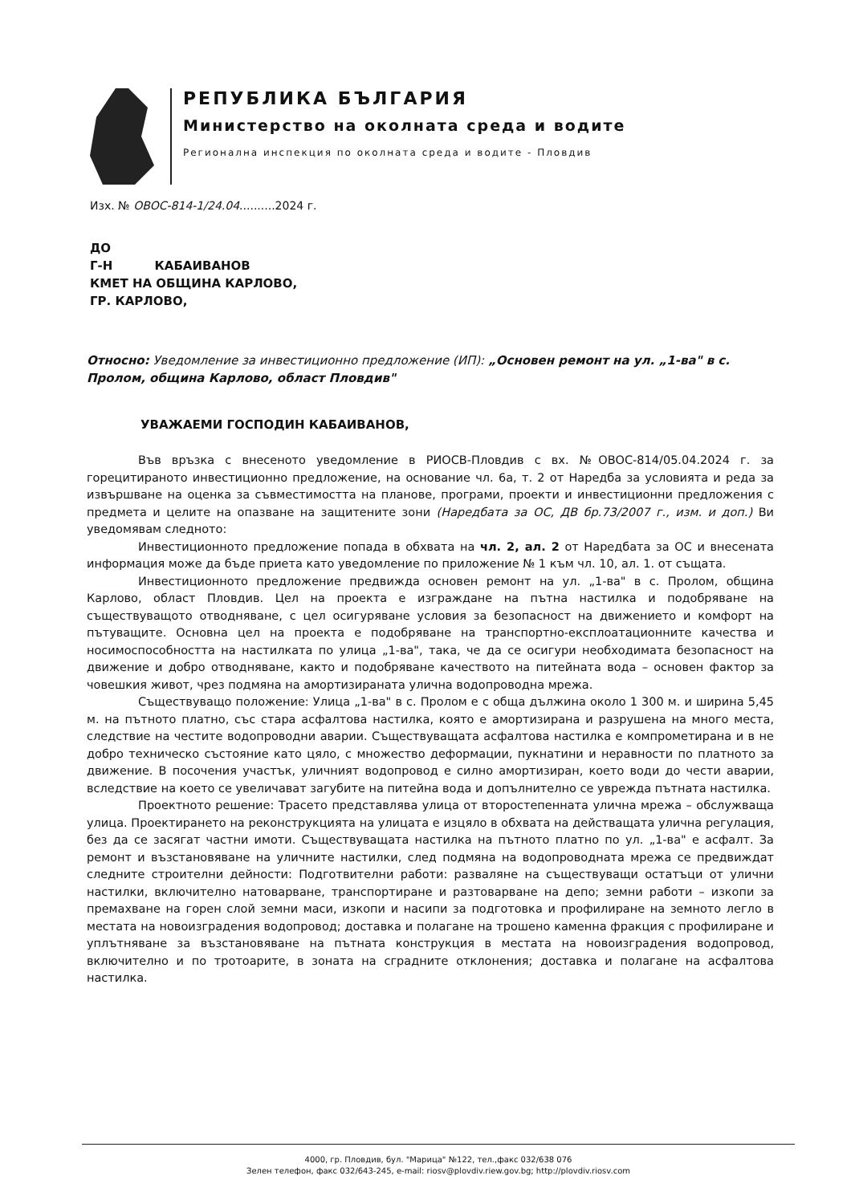РЕПУБЛИКА БЪЛГАРИЯ
Министерство на околната среда и водите
Регионална инспекция по околната среда и водите - Пловдив
Изх. № ОВОС-814-1/24.04..........2024 г.
ДО
Г-Н КАБАИВАНОВ
КМЕТ НА ОБЩИНА КАРЛОВО,
ГР. КАРЛОВО,
Относно: Уведомление за инвестиционно предложение (ИП): „Основен ремонт на ул. „1-ва" в с. Пролом, община Карлово, област Пловдив"
УВАЖАЕМИ ГОСПОДИН КАБАИВАНОВ,
Във връзка с внесеното уведомление в РИОСВ-Пловдив с вх. №ОВОС-814/05.04.2024 г. за горецитираното инвестиционно предложение, на основание чл. 6а, т. 2 от Наредба за условията и реда за извършване на оценка за съвместимостта на планове, програми, проекти и инвестиционни предложения с предмета и целите на опазване на защитените зони (Наредбата за ОС, ДВ бр.73/2007 г., изм. и доп.) Ви уведомявам следното:
Инвестиционното предложение попада в обхвата на чл. 2, ал. 2 от Наредбата за ОС и внесената информация може да бъде приета като уведомление по приложение № 1 към чл. 10, ал. 1. от същата.
Инвестиционното предложение предвижда основен ремонт на ул. „1-ва" в с. Пролом, община Карлово, област Пловдив. Цел на проекта е изграждане на пътна настилка и подобряване на съществуващото отводняване, с цел осигуряване условия за безопасност на движението и комфорт на пътуващите. Основна цел на проекта е подобряване на транспортно-експлоатационните качества и носимоспособността на настилката по улица „1-ва", така, че да се осигури необходимата безопасност на движение и добро отводняване, както и подобряване качеството на питейната вода – основен фактор за човешкия живот, чрез подмяна на амортизираната улична водопроводна мрежа.
Съществуващо положение: Улица „1-ва" в с. Пролом е с обща дължина около 1 300 м. и ширина 5,45 м. на пътното платно, със стара асфалтова настилка, която е амортизирана и разрушена на много места, следствие на честите водопроводни аварии. Съществуващата асфалтова настилка е компрометирана и в не добро техническо състояние като цяло, с множество деформации, пукнатини и неравности по платното за движение. В посочения участък, уличният водопровод е силно амортизиран, което води до чести аварии, вследствие на което се увеличават загубите на питейна вода и допълнително се уврежда пътната настилка.
Проектното решение: Трасето представлява улица от второстепенната улична мрежа – обслужваща улица. Проектирането на реконструкцията на улицата е изцяло в обхвата на действащата улична регулация, без да се засягат частни имоти. Съществуващата настилка на пътното платно по ул. „1-ва" е асфалт. За ремонт и възстановяване на уличните настилки, след подмяна на водопроводната мрежа се предвиждат следните строителни дейности: Подготвителни работи: разваляне на съществуващи остатъци от улични настилки, включително натоварване, транспортиране и разтоварване на депо; земни работи – изкопи за премахване на горен слой земни маси, изкопи и насипи за подготовка и профилиране на земното легло в местата на новоизградения водопровод; доставка и полагане на трошено каменна фракция с профилиране и уплътняване за възстановяване на пътната конструкция в местата на новоизградения водопровод, включително и по тротоарите, в зоната на сградните отклонения; доставка и полагане на асфалтова настилка.
4000, гр. Пловдив, бул. "Марица" №122, тел.,факс 032/638 076
Зелен телефон, факс 032/643-245, e-mail: riosv@plovdiv.riew.gov.bg; http://plovdiv.riosv.com